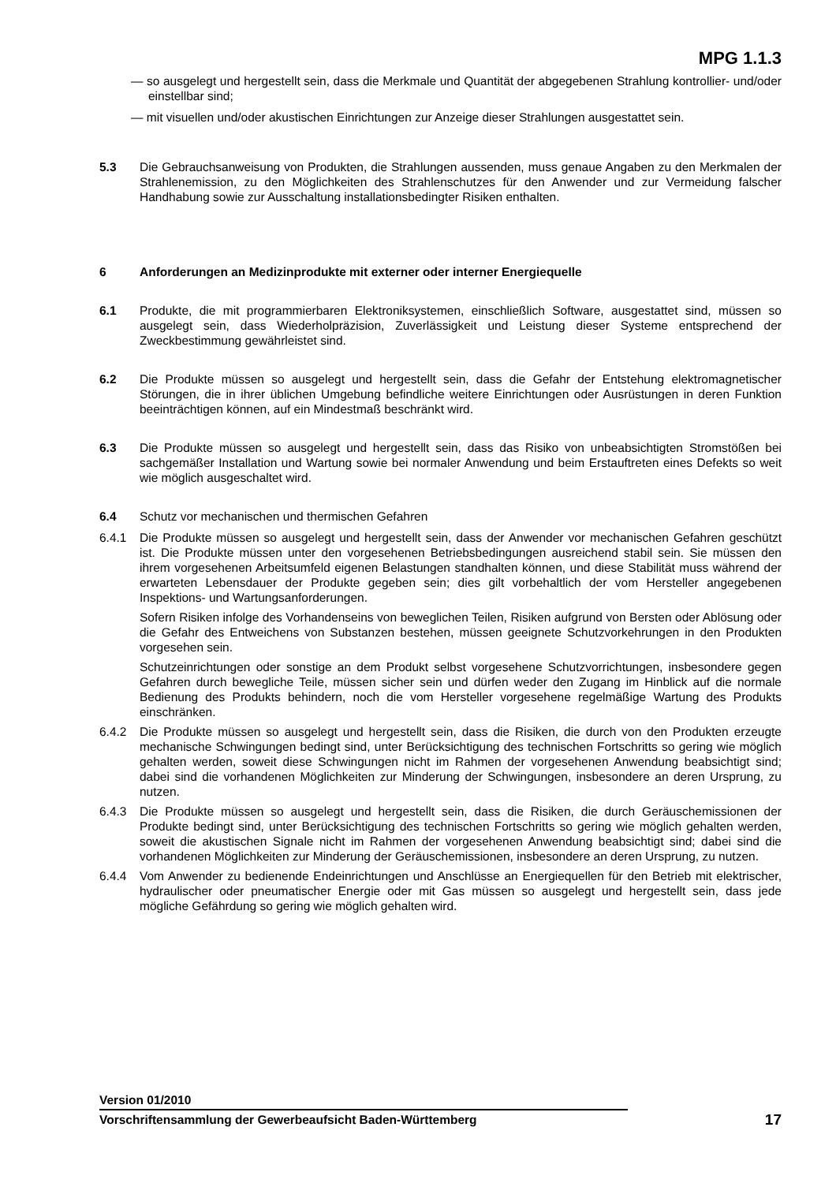MPG 1.1.3
— so ausgelegt und hergestellt sein, dass die Merkmale und Quantität der abgegebenen Strahlung kontrollier- und/oder einstellbar sind;
— mit visuellen und/oder akustischen Einrichtungen zur Anzeige dieser Strahlungen ausgestattet sein.
5.3 Die Gebrauchsanweisung von Produkten, die Strahlungen aussenden, muss genaue Angaben zu den Merkmalen der Strahlenemission, zu den Möglichkeiten des Strahlenschutzes für den Anwender und zur Vermeidung falscher Handhabung sowie zur Ausschaltung installationsbedingter Risiken enthalten.
6 Anforderungen an Medizinprodukte mit externer oder interner Energiequelle
6.1 Produkte, die mit programmierbaren Elektroniksystemen, einschließlich Software, ausgestattet sind, müssen so ausgelegt sein, dass Wiederholpräzision, Zuverlässigkeit und Leistung dieser Systeme entsprechend der Zweckbestimmung gewährleistet sind.
6.2 Die Produkte müssen so ausgelegt und hergestellt sein, dass die Gefahr der Entstehung elektromagnetischer Störungen, die in ihrer üblichen Umgebung befindliche weitere Einrichtungen oder Ausrüstungen in deren Funktion beeinträchtigen können, auf ein Mindestmaß beschränkt wird.
6.3 Die Produkte müssen so ausgelegt und hergestellt sein, dass das Risiko von unbeabsichtigten Stromstößen bei sachgemäßer Installation und Wartung sowie bei normaler Anwendung und beim Erstauftreten eines Defekts so weit wie möglich ausgeschaltet wird.
6.4 Schutz vor mechanischen und thermischen Gefahren
6.4.1 Die Produkte müssen so ausgelegt und hergestellt sein, dass der Anwender vor mechanischen Gefahren geschützt ist. Die Produkte müssen unter den vorgesehenen Betriebsbedingungen ausreichend stabil sein. Sie müssen den ihrem vorgesehenen Arbeitsumfeld eigenen Belastungen standhalten können, und diese Stabilität muss während der erwarteten Lebensdauer der Produkte gegeben sein; dies gilt vorbehaltlich der vom Hersteller angegebenen Inspektions- und Wartungsanforderungen.
Sofern Risiken infolge des Vorhandenseins von beweglichen Teilen, Risiken aufgrund von Bersten oder Ablösung oder die Gefahr des Entweichens von Substanzen bestehen, müssen geeignete Schutzvorkehrungen in den Produkten vorgesehen sein.
Schutzeinrichtungen oder sonstige an dem Produkt selbst vorgesehene Schutzvorrichtungen, insbesondere gegen Gefahren durch bewegliche Teile, müssen sicher sein und dürfen weder den Zugang im Hinblick auf die normale Bedienung des Produkts behindern, noch die vom Hersteller vorgesehene regelmäßige Wartung des Produkts einschränken.
6.4.2 Die Produkte müssen so ausgelegt und hergestellt sein, dass die Risiken, die durch von den Produkten erzeugte mechanische Schwingungen bedingt sind, unter Berücksichtigung des technischen Fortschritts so gering wie möglich gehalten werden, soweit diese Schwingungen nicht im Rahmen der vorgesehenen Anwendung beabsichtigt sind; dabei sind die vorhandenen Möglichkeiten zur Minderung der Schwingungen, insbesondere an deren Ursprung, zu nutzen.
6.4.3 Die Produkte müssen so ausgelegt und hergestellt sein, dass die Risiken, die durch Geräuschemissionen der Produkte bedingt sind, unter Berücksichtigung des technischen Fortschritts so gering wie möglich gehalten werden, soweit die akustischen Signale nicht im Rahmen der vorgesehenen Anwendung beabsichtigt sind; dabei sind die vorhandenen Möglichkeiten zur Minderung der Geräuschemissionen, insbesondere an deren Ursprung, zu nutzen.
6.4.4 Vom Anwender zu bedienende Endeinrichtungen und Anschlüsse an Energiequellen für den Betrieb mit elektrischer, hydraulischer oder pneumatischer Energie oder mit Gas müssen so ausgelegt und hergestellt sein, dass jede mögliche Gefährdung so gering wie möglich gehalten wird.
Version 01/2010
Vorschriftensammlung der Gewerbeaufsicht Baden-Württemberg 17